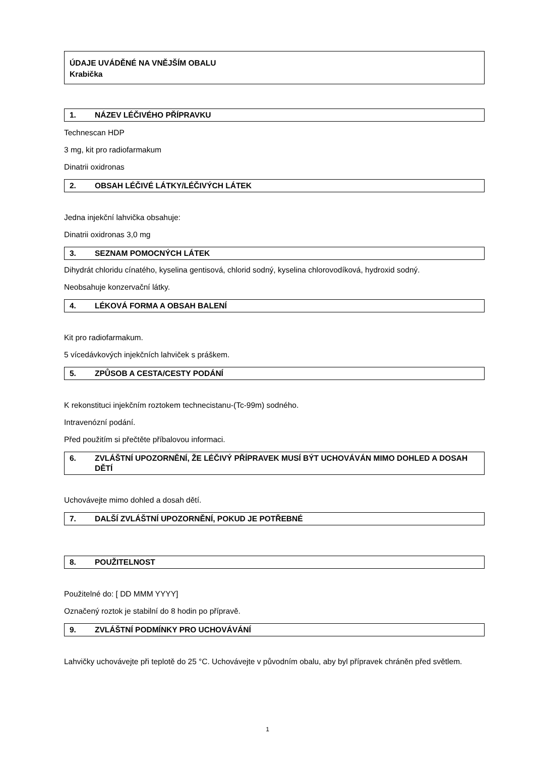ÚDAJE UVÁDĚNÉ NA VNĚJŠÍM OBALU
Krabička
1. NÁZEV LÉČIVÉHO PŘÍPRAVKU
Technescan HDP
3 mg, kit pro radiofarmakum
Dinatrii oxidronas
2. OBSAH LÉČIVÉ LÁTKY/LÉČIVÝCH LÁTEK
Jedna injekční lahvička obsahuje:
Dinatrii oxidronas 3,0 mg
3. SEZNAM POMOCNÝCH LÁTEK
Dihydrát chloridu cínatého, kyselina gentisová, chlorid sodný, kyselina chlorovodíková, hydroxid sodný.
Neobsahuje konzervační látky.
4. LÉKOVÁ FORMA A OBSAH BALENÍ
Kit pro radiofarmakum.
5 vícedávkových injekčních lahviček s práškem.
5. ZPŮSOB A CESTA/CESTY PODÁNÍ
K rekonstituci injekčním roztokem technecistanu-(Tc-99m) sodného.
Intravenózní podání.
Před použitím si přečtěte příbalovou informaci.
6. ZVLÁŠTNÍ UPOZORNĚNÍ, ŽE LÉČIVÝ PŘÍPRAVEK MUSÍ BÝT UCHOVÁVÁN MIMO DOHLED A DOSAH DĚTÍ
Uchovávejte mimo dohled a dosah dětí.
7. DALŠÍ ZVLÁŠTNÍ UPOZORNĚNÍ, POKUD JE POTŘEBNÉ
8. POUŽITELNOST
Použitelné do: [ DD MMM YYYY]
Označený roztok je stabilní do 8 hodin po přípravě.
9. ZVLÁŠTNÍ PODMÍNKY PRO UCHOVÁVÁNÍ
Lahvičky uchovávejte při teplotě do 25 °C. Uchovávejte v původním obalu, aby byl přípravek chráněn před světlem.
1